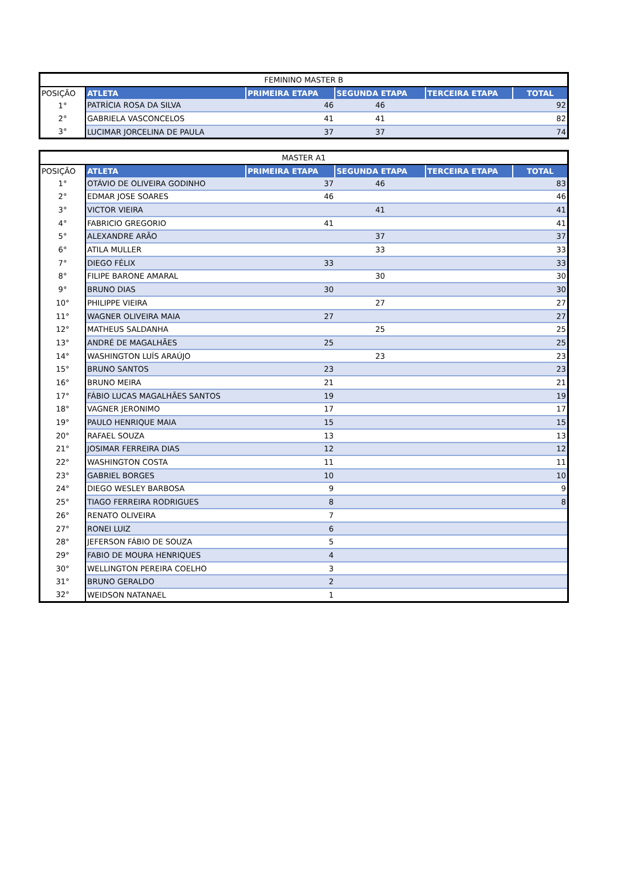| FEMININO MASTER B | | | | | |
| POSIÇÃO | ATLETA | PRIMEIRA ETAPA | SEGUNDA ETAPA | TERCEIRA ETAPA | TOTAL |
| 1° | PATRÍCIA ROSA DA SILVA | 46 | 46 | | 92 |
| 2° | GABRIELA VASCONCELOS | 41 | 41 | | 82 |
| 3° | LUCIMAR JORCELINA DE PAULA | 37 | 37 | | 74 |
| MASTER A1 | | | | | |
| POSIÇÃO | ATLETA | PRIMEIRA ETAPA | SEGUNDA ETAPA | TERCEIRA ETAPA | TOTAL |
| 1° | OTÁVIO DE OLIVEIRA GODINHO | 37 | 46 | | 83 |
| 2° | EDMAR JOSE SOARES | 46 | | | 46 |
| 3° | VICTOR VIEIRA | | 41 | | 41 |
| 4° | FABRICIO GREGORIO | 41 | | | 41 |
| 5° | ALEXANDRE ARÃO | | 37 | | 37 |
| 6° | ATILA MULLER | | 33 | | 33 |
| 7° | DIEGO FÉLIX | 33 | | | 33 |
| 8° | FILIPE BARONE AMARAL | | 30 | | 30 |
| 9° | BRUNO DIAS | 30 | | | 30 |
| 10° | PHILIPPE VIEIRA | | 27 | | 27 |
| 11° | WAGNER OLIVEIRA MAIA | 27 | | | 27 |
| 12° | MATHEUS SALDANHA | | 25 | | 25 |
| 13° | ANDRÉ DE MAGALHÃES | 25 | | | 25 |
| 14° | WASHINGTON LUÍS ARAÚJO | | 23 | | 23 |
| 15° | BRUNO SANTOS | 23 | | | 23 |
| 16° | BRUNO MEIRA | 21 | | | 21 |
| 17° | FÁBIO LUCAS MAGALHÃES SANTOS | 19 | | | 19 |
| 18° | VAGNER JERONIMO | 17 | | | 17 |
| 19° | PAULO HENRIQUE MAIA | 15 | | | 15 |
| 20° | RAFAEL SOUZA | 13 | | | 13 |
| 21° | JOSIMAR FERREIRA DIAS | 12 | | | 12 |
| 22° | WASHINGTON COSTA | 11 | | | 11 |
| 23° | GABRIEL BORGES | 10 | | | 10 |
| 24° | DIEGO WESLEY BARBOSA | 9 | | | 9 |
| 25° | TIAGO FERREIRA RODRIGUES | 8 | | | 8 |
| 26° | RENATO OLIVEIRA | 7 | | | |
| 27° | RONEI LUIZ | 6 | | | |
| 28° | JEFERSON FÁBIO DE SOUZA | 5 | | | |
| 29° | FABIO DE MOURA HENRIQUES | 4 | | | |
| 30° | WELLINGTON PEREIRA COELHO | 3 | | | |
| 31° | BRUNO GERALDO | 2 | | | |
| 32° | WEIDSON NATANAEL | 1 | | | |